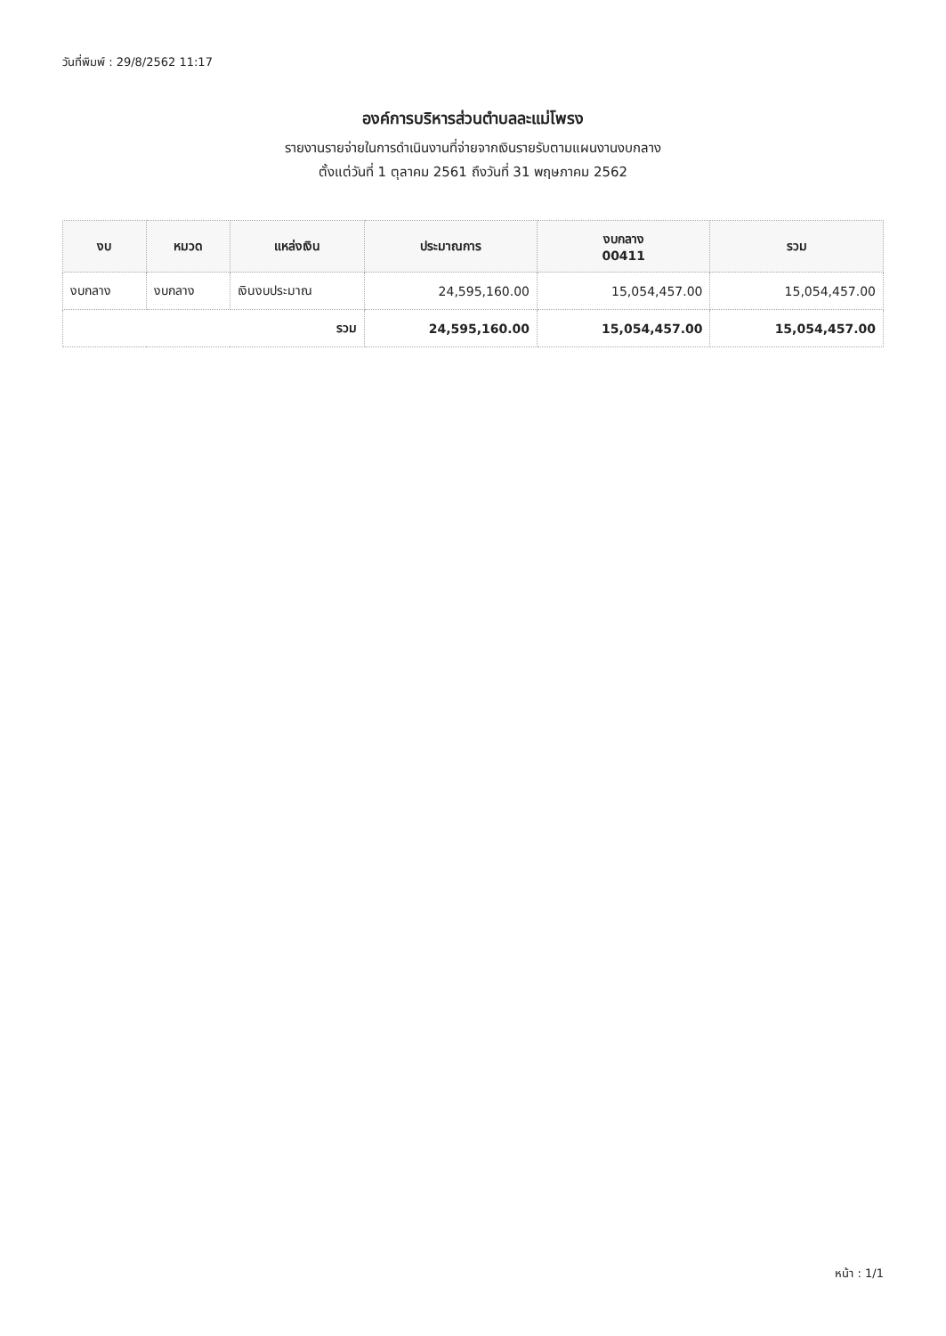วันที่พิมพ์ : 29/8/2562 11:17
องค์การบริหารส่วนตำบลละแม่โพรง
รายงานรายจ่ายในการดำเนินงานที่จ่ายจากเงินรายรับตามแผนงานงบกลาง
ตั้งแต่วันที่ 1 ตุลาคม 2561 ถึงวันที่ 31 พฤษภาคม 2562
| งบ | หมวด | แหล่งเงิน | ประมาณการ | งบกลาง 00411 | รวม |
| --- | --- | --- | --- | --- | --- |
| งบกลาง | งบกลาง | เงินงบประมาณ | 24,595,160.00 | 15,054,457.00 | 15,054,457.00 |
| รวม | | | 24,595,160.00 | 15,054,457.00 | 15,054,457.00 |
หน้า : 1/1